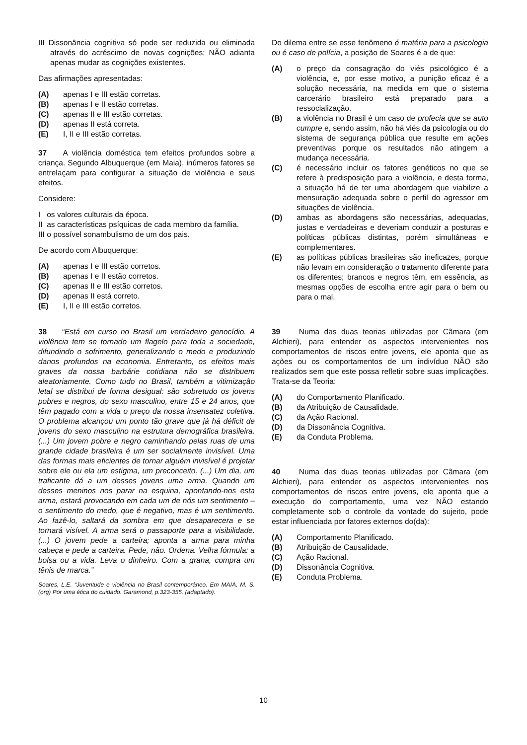III Dissonância cognitiva só pode ser reduzida ou eliminada através do acréscimo de novas cognições; NÃO adianta apenas mudar as cognições existentes.
Das afirmações apresentadas:
(A) apenas I e III estão corretas.
(B) apenas I e II estão corretas.
(C) apenas II e III estão corretas.
(D) apenas II está correta.
(E) I, II e III estão corretas.
37 A violência doméstica tem efeitos profundos sobre a criança. Segundo Albuquerque (em Maia), inúmeros fatores se entrelaçam para configurar a situação de violência e seus efeitos.
Considere:
I os valores culturais da época.
II as características psíquicas de cada membro da família.
III o possível sonambulismo de um dos pais.
De acordo com Albuquerque:
(A) apenas I e III estão corretos.
(B) apenas I e II estão corretos.
(C) apenas II e III estão corretos.
(D) apenas II está correto.
(E) I, II e III estão corretos.
38 “Está em curso no Brasil um verdadeiro genocídio. A violência tem se tornado um flagelo para toda a sociedade, difundindo o sofrimento, generalizando o medo e produzindo danos profundos na economia. Entretanto, os efeitos mais graves da nossa barbárie cotidiana não se distribuem aleatoriamente. Como tudo no Brasil, também a vitimização letal se distribui de forma desigual: são sobretudo os jovens pobres e negros, do sexo masculino, entre 15 e 24 anos, que têm pagado com a vida o preço da nossa insensatez coletiva. O problema alcançou um ponto tão grave que já há déficit de jovens do sexo masculino na estrutura demográfica brasileira. (...) Um jovem pobre e negro caminhando pelas ruas de uma grande cidade brasileira é um ser socialmente invisível. Uma das formas mais eficientes de tornar alguém invisível é projetar sobre ele ou ela um estigma, um preconceito. (...) Um dia, um traficante dá a um desses jovens uma arma. Quando um desses meninos nos parar na esquina, apontando-nos esta arma, estará provocando em cada um de nós um sentimento – o sentimento do medo, que é negativo, mas é um sentimento. Ao fazê-lo, saltará da sombra em que desaparecera e se tornará visível. A arma será o passaporte para a visibilidade. (...) O jovem pede a carteira; aponta a arma para minha cabeça e pede a carteira. Pede, não. Ordena. Velha fórmula: a bolsa ou a vida. Leva o dinheiro. Com a grana, compra um tênis de marca.”
Soares, L.E. “Juventude e violência no Brasil contemporâneo. Em MAIA, M. S. (org) Por uma ética do cuidado. Garamond, p.323-355. (adaptado).
Do dilema entre se esse fenômeno é matéria para a psicologia ou é caso de polícia, a posição de Soares é a de que:
(A) o preço da consagração do viés psicológico é a violência, e, por esse motivo, a punição eficaz é a solução necessária, na medida em que o sistema carcerário brasileiro está preparado para a ressocialização.
(B) a violência no Brasil é um caso de profecia que se auto cumpre e, sendo assim, não há viés da psicologia ou do sistema de segurança pública que resulte em ações preventivas porque os resultados não atingem a mudança necessária.
(C) é necessário incluir os fatores genéticos no que se refere à predisposição para a violência, e desta forma, a situação há de ter uma abordagem que viabilize a mensuração adequada sobre o perfil do agressor em situações de violência.
(D) ambas as abordagens são necessárias, adequadas, justas e verdadeiras e deveriam conduzir a posturas e políticas públicas distintas, porém simultâneas e complementares.
(E) as políticas públicas brasileiras são ineficazes, porque não levam em consideração o tratamento diferente para os diferentes; brancos e negros têm, em essência, as mesmas opções de escolha entre agir para o bem ou para o mal.
39 Numa das duas teorias utilizadas por Câmara (em Alchieri), para entender os aspectos intervenientes nos comportamentos de riscos entre jovens, ele aponta que as ações ou os comportamentos de um indivíduo NÃO são realizados sem que este possa refletir sobre suas implicações. Trata-se da Teoria:
(A) do Comportamento Planificado.
(B) da Atribuição de Causalidade.
(C) da Ação Racional.
(D) da Dissonância Cognitiva.
(E) da Conduta Problema.
40 Numa das duas teorias utilizadas por Câmara (em Alchieri), para entender os aspectos intervenientes nos comportamentos de riscos entre jovens, ele aponta que a execução do comportamento, uma vez NÃO estando completamente sob o controle da vontade do sujeito, pode estar influenciada por fatores externos do(da):
(A) Comportamento Planificado.
(B) Atribuição de Causalidade.
(C) Ação Racional.
(D) Dissonância Cognitiva.
(E) Conduta Problema.
10